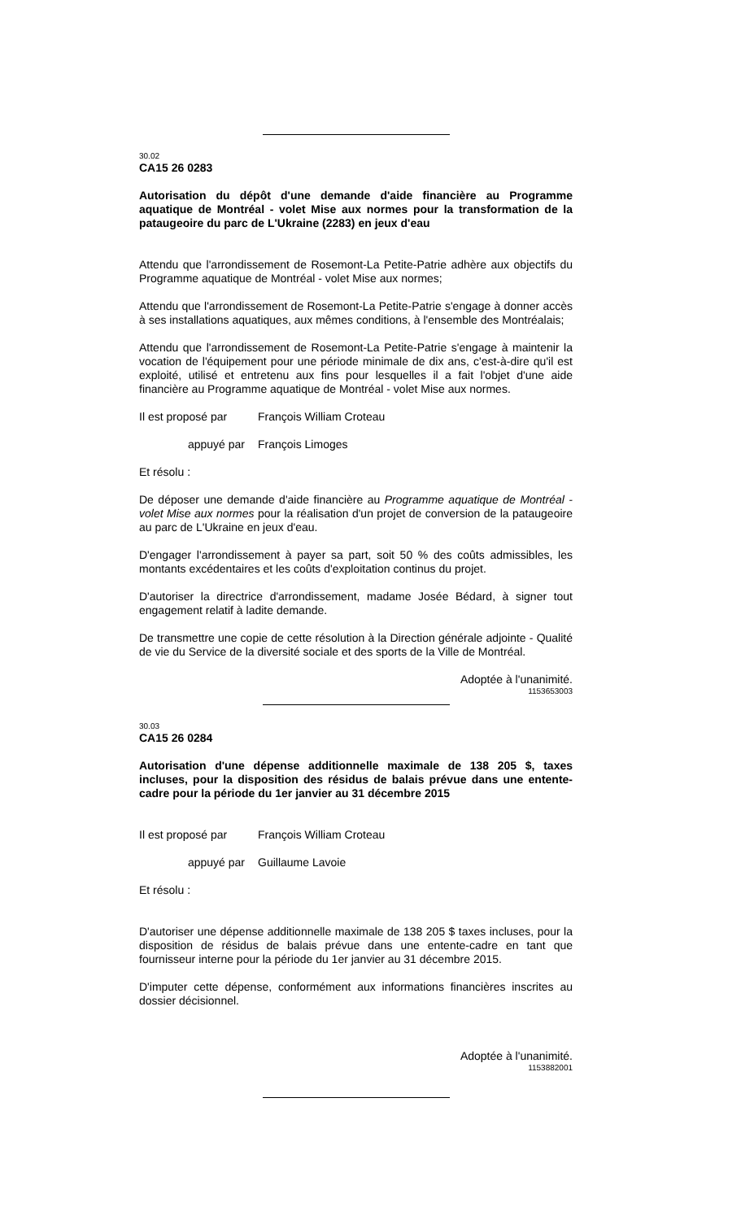30.02
CA15 26 0283
Autorisation du dépôt d'une demande d'aide financière au Programme aquatique de Montréal - volet Mise aux normes pour la transformation de la pataugeoire du parc de L'Ukraine (2283) en jeux d'eau
Attendu que l'arrondissement de Rosemont-La Petite-Patrie adhère aux objectifs du Programme aquatique de Montréal - volet Mise aux normes;
Attendu que l'arrondissement de Rosemont-La Petite-Patrie s'engage à donner accès à ses installations aquatiques, aux mêmes conditions, à l'ensemble des Montréalais;
Attendu que l'arrondissement de Rosemont-La Petite-Patrie s'engage à maintenir la vocation de l'équipement pour une période minimale de dix ans, c'est-à-dire qu'il est exploité, utilisé et entretenu aux fins pour lesquelles il a fait l'objet d'une aide financière au Programme aquatique de Montréal - volet Mise aux normes.
Il est proposé par François William Croteau
appuyé par François Limoges
Et résolu :
De déposer une demande d'aide financière au Programme aquatique de Montréal - volet Mise aux normes pour la réalisation d'un projet de conversion de la pataugeoire au parc de L'Ukraine en jeux d'eau.
D'engager l'arrondissement à payer sa part, soit 50 % des coûts admissibles, les montants excédentaires et les coûts d'exploitation continus du projet.
D'autoriser la directrice d'arrondissement, madame Josée Bédard, à signer tout engagement relatif à ladite demande.
De transmettre une copie de cette résolution à la Direction générale adjointe - Qualité de vie du Service de la diversité sociale et des sports de la Ville de Montréal.
Adoptée à l'unanimité.
1153653003
30.03
CA15 26 0284
Autorisation d'une dépense additionnelle maximale de 138 205 $, taxes incluses, pour la disposition des résidus de balais prévue dans une entente-cadre pour la période du 1er janvier au 31 décembre 2015
Il est proposé par François William Croteau
appuyé par Guillaume Lavoie
Et résolu :
D'autoriser une dépense additionnelle maximale de 138 205 $ taxes incluses, pour la disposition de résidus de balais prévue dans une entente-cadre en tant que fournisseur interne pour la période du 1er janvier au 31 décembre 2015.
D'imputer cette dépense, conformément aux informations financières inscrites au dossier décisionnel.
Adoptée à l'unanimité.
1153882001